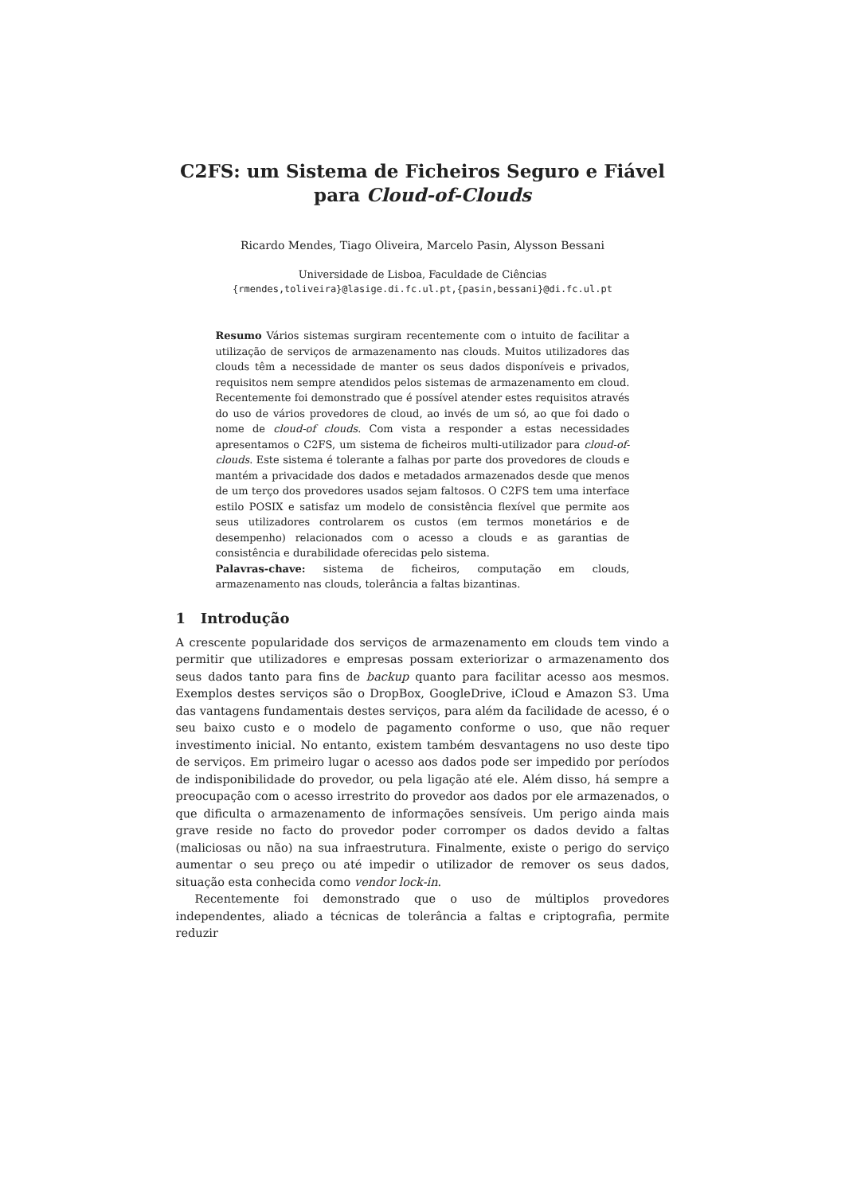C2FS: um Sistema de Ficheiros Seguro e Fiável
para Cloud-of-Clouds
Ricardo Mendes, Tiago Oliveira, Marcelo Pasin, Alysson Bessani
Universidade de Lisboa, Faculdade de Ciências
{rmendes,toliveira}@lasige.di.fc.ul.pt,{pasin,bessani}@di.fc.ul.pt
Resumo Vários sistemas surgiram recentemente com o intuito de facilitar a utilização de serviços de armazenamento nas clouds. Muitos utilizadores das clouds têm a necessidade de manter os seus dados disponíveis e privados, requisitos nem sempre atendidos pelos sistemas de armazenamento em cloud. Recentemente foi demonstrado que é possível atender estes requisitos através do uso de vários provedores de cloud, ao invés de um só, ao que foi dado o nome de cloud-of clouds. Com vista a responder a estas necessidades apresentamos o C2FS, um sistema de ficheiros multi-utilizador para cloud-of-clouds. Este sistema é tolerante a falhas por parte dos provedores de clouds e mantém a privacidade dos dados e metadados armazenados desde que menos de um terço dos provedores usados sejam faltosos. O C2FS tem uma interface estilo POSIX e satisfaz um modelo de consistência flexível que permite aos seus utilizadores controlarem os custos (em termos monetários e de desempenho) relacionados com o acesso a clouds e as garantias de consistência e durabilidade oferecidas pelo sistema.
Palavras-chave: sistema de ficheiros, computação em clouds, armazenamento nas clouds, tolerância a faltas bizantinas.
1 Introdução
A crescente popularidade dos serviços de armazenamento em clouds tem vindo a permitir que utilizadores e empresas possam exteriorizar o armazenamento dos seus dados tanto para fins de backup quanto para facilitar acesso aos mesmos. Exemplos destes serviços são o DropBox, GoogleDrive, iCloud e Amazon S3. Uma das vantagens fundamentais destes serviços, para além da facilidade de acesso, é o seu baixo custo e o modelo de pagamento conforme o uso, que não requer investimento inicial. No entanto, existem também desvantagens no uso deste tipo de serviços. Em primeiro lugar o acesso aos dados pode ser impedido por períodos de indisponibilidade do provedor, ou pela ligação até ele. Além disso, há sempre a preocupação com o acesso irrestrito do provedor aos dados por ele armazenados, o que dificulta o armazenamento de informações sensíveis. Um perigo ainda mais grave reside no facto do provedor poder corromper os dados devido a faltas (maliciosas ou não) na sua infraestrutura. Finalmente, existe o perigo do serviço aumentar o seu preço ou até impedir o utilizador de remover os seus dados, situação esta conhecida como vendor lock-in.
Recentemente foi demonstrado que o uso de múltiplos provedores independentes, aliado a técnicas de tolerância a faltas e criptografia, permite reduzir